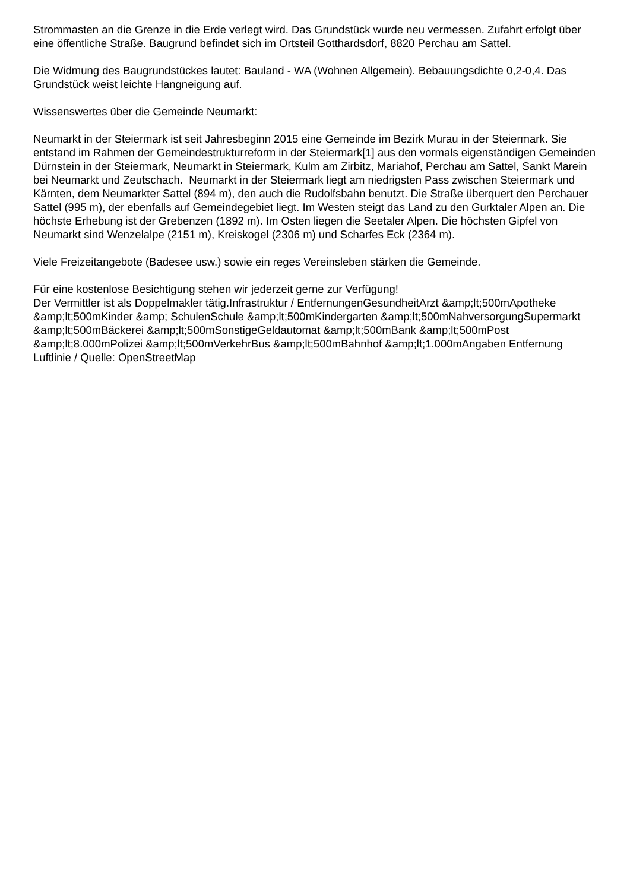Strommasten an die Grenze in die Erde verlegt wird. Das Grundstück wurde neu vermessen. Zufahrt erfolgt über eine öffentliche Straße. Baugrund befindet sich im Ortsteil Gotthardsdorf, 8820 Perchau am Sattel.
Die Widmung des Baugrundstückes lautet: Bauland - WA (Wohnen Allgemein). Bebauungsdichte 0,2-0,4. Das Grundstück weist leichte Hangneigung auf.
Wissenswertes über die Gemeinde Neumarkt:
Neumarkt in der Steiermark ist seit Jahresbeginn 2015 eine Gemeinde im Bezirk Murau in der Steiermark. Sie entstand im Rahmen der Gemeindestrukturreform in der Steiermark[1] aus den vormals eigenständigen Gemeinden Dürnstein in der Steiermark, Neumarkt in Steiermark, Kulm am Zirbitz, Mariahof, Perchau am Sattel, Sankt Marein bei Neumarkt und Zeutschach. Neumarkt in der Steiermark liegt am niedrigsten Pass zwischen Steiermark und Kärnten, dem Neumarkter Sattel (894 m), den auch die Rudolfsbahn benutzt. Die Straße überquert den Perchauer Sattel (995 m), der ebenfalls auf Gemeindegebiet liegt. Im Westen steigt das Land zu den Gurktaler Alpen an. Die höchste Erhebung ist der Grebenzen (1892 m). Im Osten liegen die Seetaler Alpen. Die höchsten Gipfel von Neumarkt sind Wenzelalpe (2151 m), Kreiskogel (2306 m) und Scharfes Eck (2364 m).
Viele Freizeitangebote (Badesee usw.) sowie ein reges Vereinsleben stärken die Gemeinde.
Für eine kostenlose Besichtigung stehen wir jederzeit gerne zur Verfügung!
Der Vermittler ist als Doppelmakler tätig.Infrastruktur / EntfernungenGesundheitArzt &amp;lt;500mApotheke &amp;lt;500mKinder &amp; SchulenSchule &amp;lt;500mKindergarten &amp;lt;500mNahversorgungSupermarkt &amp;lt;500mBäckerei &amp;lt;500mSonstigeGeldautomat &amp;lt;500mBank &amp;lt;500mPost &amp;lt;8.000mPolizei &amp;lt;500mVerkehrBus &amp;lt;500mBahnhof &amp;lt;1.000mAngaben Entfernung Luftlinie / Quelle: OpenStreetMap